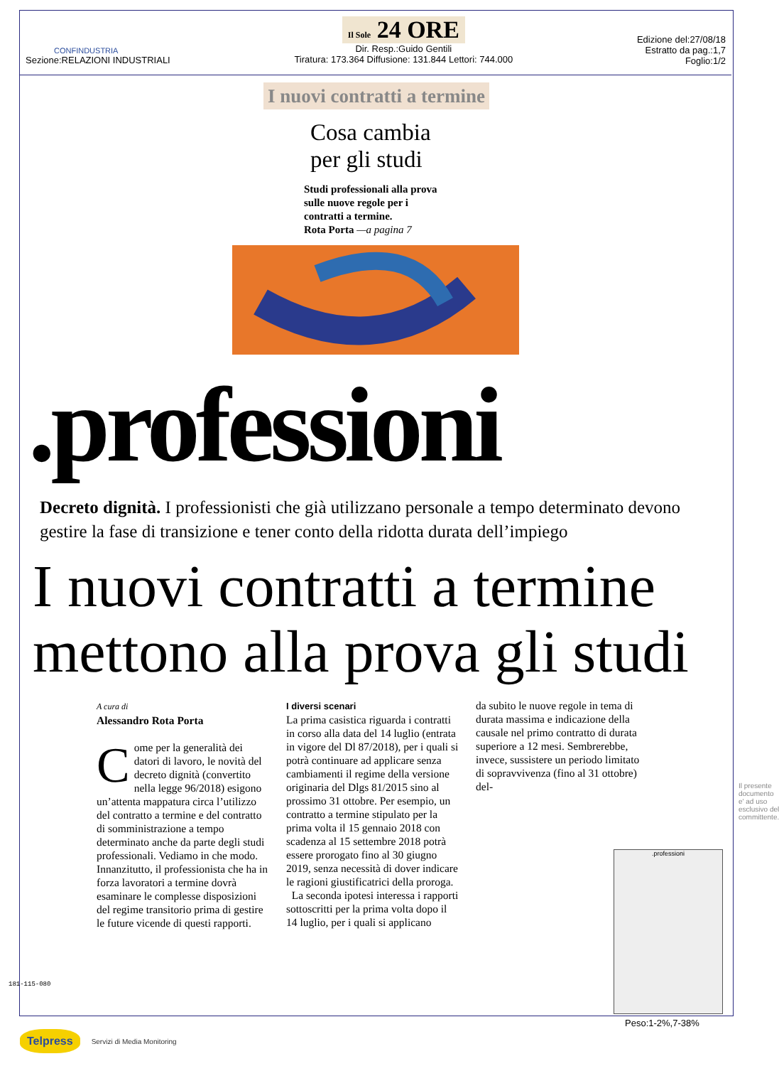CONFINDUSTRIA
Sezione:RELAZIONI INDUSTRIALI
Il Sole 24 ORE
Dir. Resp.:Guido Gentili
Tiratura: 173.364 Diffusione: 131.844 Lettori: 744.000
Edizione del:27/08/18
Estratto da pag.:1,7
Foglio:1/2
I nuovi contratti a termine
Cosa cambia
per gli studi
Studi professionali alla prova sulle nuove regole per i contratti a termine.
Rota Porta —a pagina 7
.professioni
Decreto dignità. I professionisti che già utilizzano personale a tempo determinato devono gestire la fase di transizione e tener conto della ridotta durata dell’impiego
I nuovi contratti a termine mettono alla prova gli studi
A cura di
Alessandro Rota Porta
Come per la generalità dei datori di lavoro, le novità del decreto dignità (convertito nella legge 96/2018) esigono un’attenta mappatura circa l’utilizzo del contratto a termine e del contratto di somministrazione a tempo determinato anche da parte degli studi professionali. Vediamo in che modo. Innanzitutto, il professionista che ha in forza lavoratori a termine dovrà esaminare le complesse disposizioni del regime transitorio prima di gestire le future vicende di questi rapporti.
I diversi scenari
La prima casistica riguarda i contratti in corso alla data del 14 luglio (entrata in vigore del Dl 87/2018), per i quali si potrà continuare ad applicare senza cambiamenti il regime della versione originaria del Dlgs 81/2015 sino al prossimo 31 ottobre. Per esempio, un contratto a termine stipulato per la prima volta il 15 gennaio 2018 con scadenza al 15 settembre 2018 potrà essere prorogato fino al 30 giugno 2019, senza necessità di dover indicare le ragioni giustificatrici della proroga.
La seconda ipotesi interessa i rapporti sottoscritti per la prima volta dopo il 14 luglio, per i quali si applicano
da subito le nuove regole in tema di durata massima e indicazione della causale nel primo contratto di durata superiore a 12 mesi. Sembrerebbe, invece, sussistere un periodo limitato di sopravvivenza (fino al 31 ottobre) del-
.professioni
Peso:1-2%,7-38%
181-115-080
Il presente documento e' ad uso esclusivo del committente.
Telpress Servizi di Media Monitoring